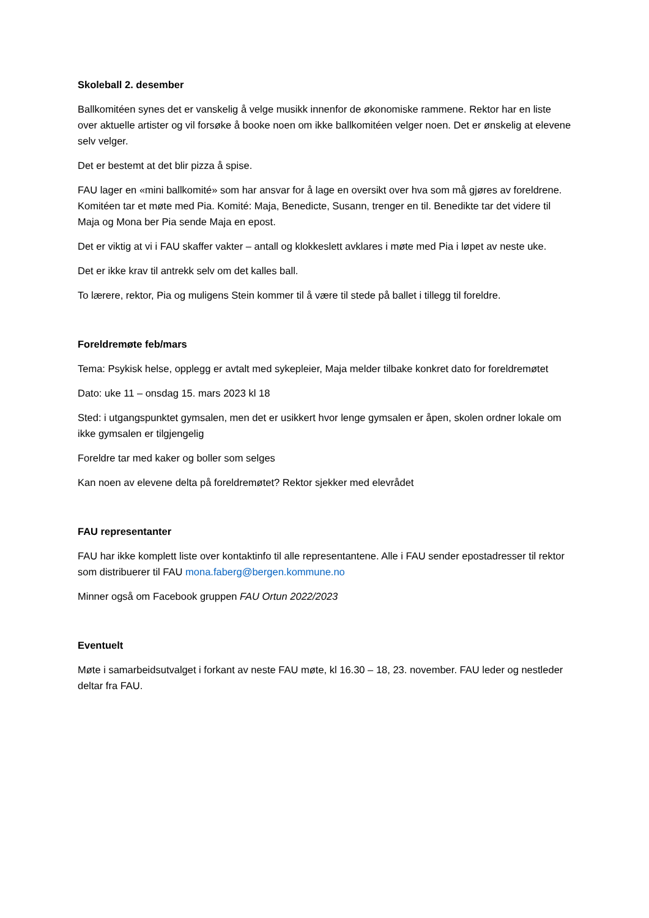Skoleball 2. desember
Ballkomitéen synes det er vanskelig å velge musikk innenfor de økonomiske rammene. Rektor har en liste over aktuelle artister og vil forsøke å booke noen om ikke ballkomitéen velger noen. Det er ønskelig at elevene selv velger.
Det er bestemt at det blir pizza å spise.
FAU lager en «mini ballkomité» som har ansvar for å lage en oversikt over hva som må gjøres av foreldrene. Komitéen tar et møte med Pia. Komité: Maja, Benedicte, Susann, trenger en til. Benedikte tar det videre til Maja og Mona ber Pia sende Maja en epost.
Det er viktig at vi i FAU skaffer vakter – antall og klokkeslett avklares i møte med Pia i løpet av neste uke.
Det er ikke krav til antrekk selv om det kalles ball.
To lærere, rektor, Pia og muligens Stein kommer til å være til stede på ballet i tillegg til foreldre.
Foreldremøte feb/mars
Tema: Psykisk helse, opplegg er avtalt med sykepleier, Maja melder tilbake konkret dato for foreldremøtet
Dato: uke 11 – onsdag 15. mars 2023 kl 18
Sted: i utgangspunktet gymsalen, men det er usikkert hvor lenge gymsalen er åpen, skolen ordner lokale om ikke gymsalen er tilgjengelig
Foreldre tar med kaker og boller som selges
Kan noen av elevene delta på foreldremøtet? Rektor sjekker med elevrådet
FAU representanter
FAU har ikke komplett liste over kontaktinfo til alle representantene. Alle i FAU sender epostadresser til rektor som distribuerer til FAU mona.faberg@bergen.kommune.no
Minner også om Facebook gruppen FAU Ortun 2022/2023
Eventuelt
Møte i samarbeidsutvalget i forkant av neste FAU møte, kl 16.30 – 18, 23. november. FAU leder og nestleder deltar fra FAU.